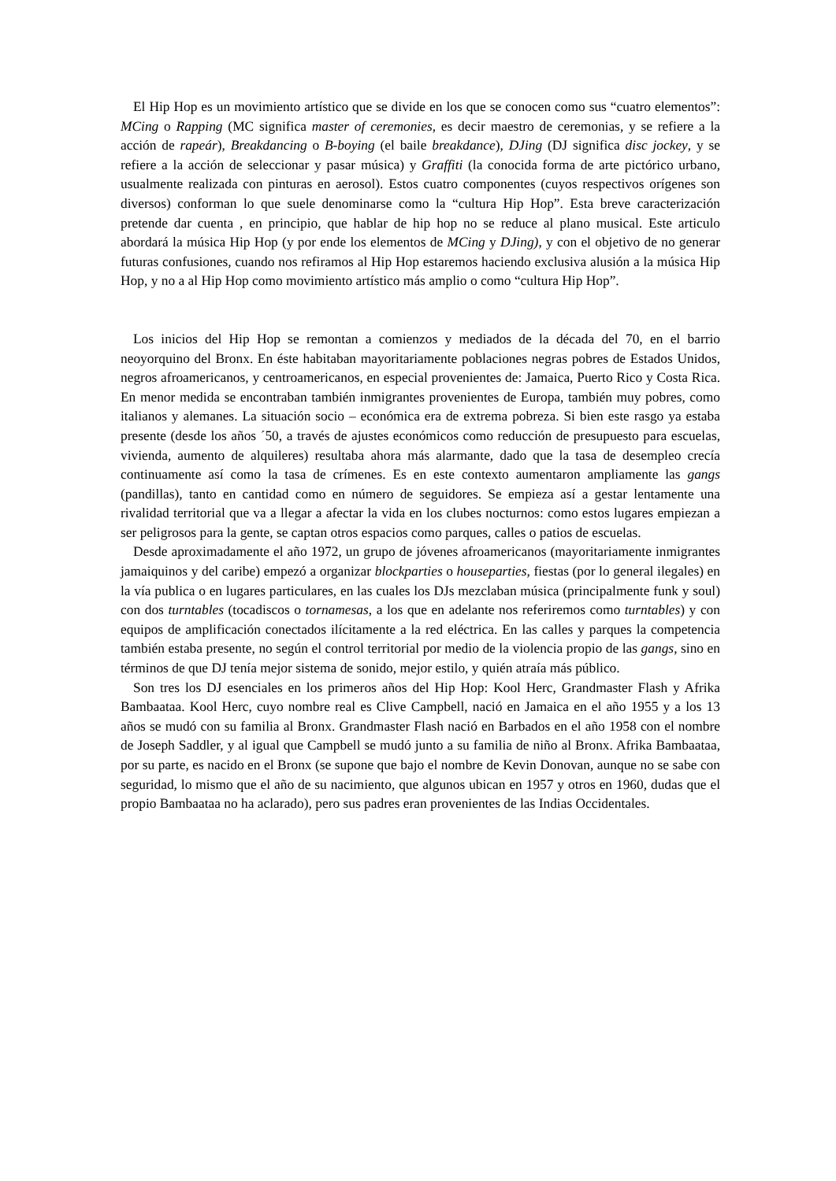El Hip Hop es un movimiento artístico que se divide en los que se conocen como sus “cuatro elementos”: MCing o Rapping (MC significa master of ceremonies, es decir maestro de ceremonias, y se refiere a la acción de rapeár), Breakdancing o B-boying (el baile breakdance), DJing (DJ significa disc jockey, y se refiere a la acción de seleccionar y pasar música) y Graffiti (la conocida forma de arte pictórico urbano, usualmente realizada con pinturas en aerosol). Estos cuatro componentes (cuyos respectivos orígenes son diversos) conforman lo que suele denominarse como la “cultura Hip Hop”. Esta breve caracterización pretende dar cuenta , en principio, que hablar de hip hop no se reduce al plano musical. Este articulo abordará la música Hip Hop (y por ende los elementos de MCing y DJing), y con el objetivo de no generar futuras confusiones, cuando nos refiramos al Hip Hop estaremos haciendo exclusiva alusión a la música Hip Hop, y no a al Hip Hop como movimiento artístico más amplio o como “cultura Hip Hop”.
Los inicios del Hip Hop se remontan a comienzos y mediados de la década del 70, en el barrio neoyorquino del Bronx. En éste habitaban mayoritariamente poblaciones negras pobres de Estados Unidos, negros afroamericanos, y centroamericanos, en especial provenientes de: Jamaica, Puerto Rico y Costa Rica. En menor medida se encontraban también inmigrantes provenientes de Europa, también muy pobres, como italianos y alemanes. La situación socio – económica era de extrema pobreza. Si bien este rasgo ya estaba presente (desde los años ´50, a través de ajustes económicos como reducción de presupuesto para escuelas, vivienda, aumento de alquileres) resultaba ahora más alarmante, dado que la tasa de desempleo crecía continuamente así como la tasa de crímenes. Es en este contexto aumentaron ampliamente las gangs (pandillas), tanto en cantidad como en número de seguidores. Se empieza así a gestar lentamente una rivalidad territorial que va a llegar a afectar la vida en los clubes nocturnos: como estos lugares empiezan a ser peligrosos para la gente, se captan otros espacios como parques, calles o patios de escuelas.
Desde aproximadamente el año 1972, un grupo de jóvenes afroamericanos (mayoritariamente inmigrantes jamaiquinos y del caribe) empezó a organizar blockparties o houseparties, fiestas (por lo general ilegales) en la vía publica o en lugares particulares, en las cuales los DJs mezclaban música (principalmente funk y soul) con dos turntables (tocadiscos o tornamesas, a los que en adelante nos referiremos como turntables) y con equipos de amplificación conectados ilícitamente a la red eléctrica. En las calles y parques la competencia también estaba presente, no según el control territorial por medio de la violencia propio de las gangs, sino en términos de que DJ tenía mejor sistema de sonido, mejor estilo, y quién atraía más público.
Son tres los DJ esenciales en los primeros años del Hip Hop: Kool Herc, Grandmaster Flash y Afrika Bambaataa. Kool Herc, cuyo nombre real es Clive Campbell, nació en Jamaica en el año 1955 y a los 13 años se mudó con su familia al Bronx. Grandmaster Flash nació en Barbados en el año 1958 con el nombre de Joseph Saddler, y al igual que Campbell se mudó junto a su familia de niño al Bronx. Afrika Bambaataa, por su parte, es nacido en el Bronx (se supone que bajo el nombre de Kevin Donovan, aunque no se sabe con seguridad, lo mismo que el año de su nacimiento, que algunos ubican en 1957 y otros en 1960, dudas que el propio Bambaataa no ha aclarado), pero sus padres eran provenientes de las Indias Occidentales.